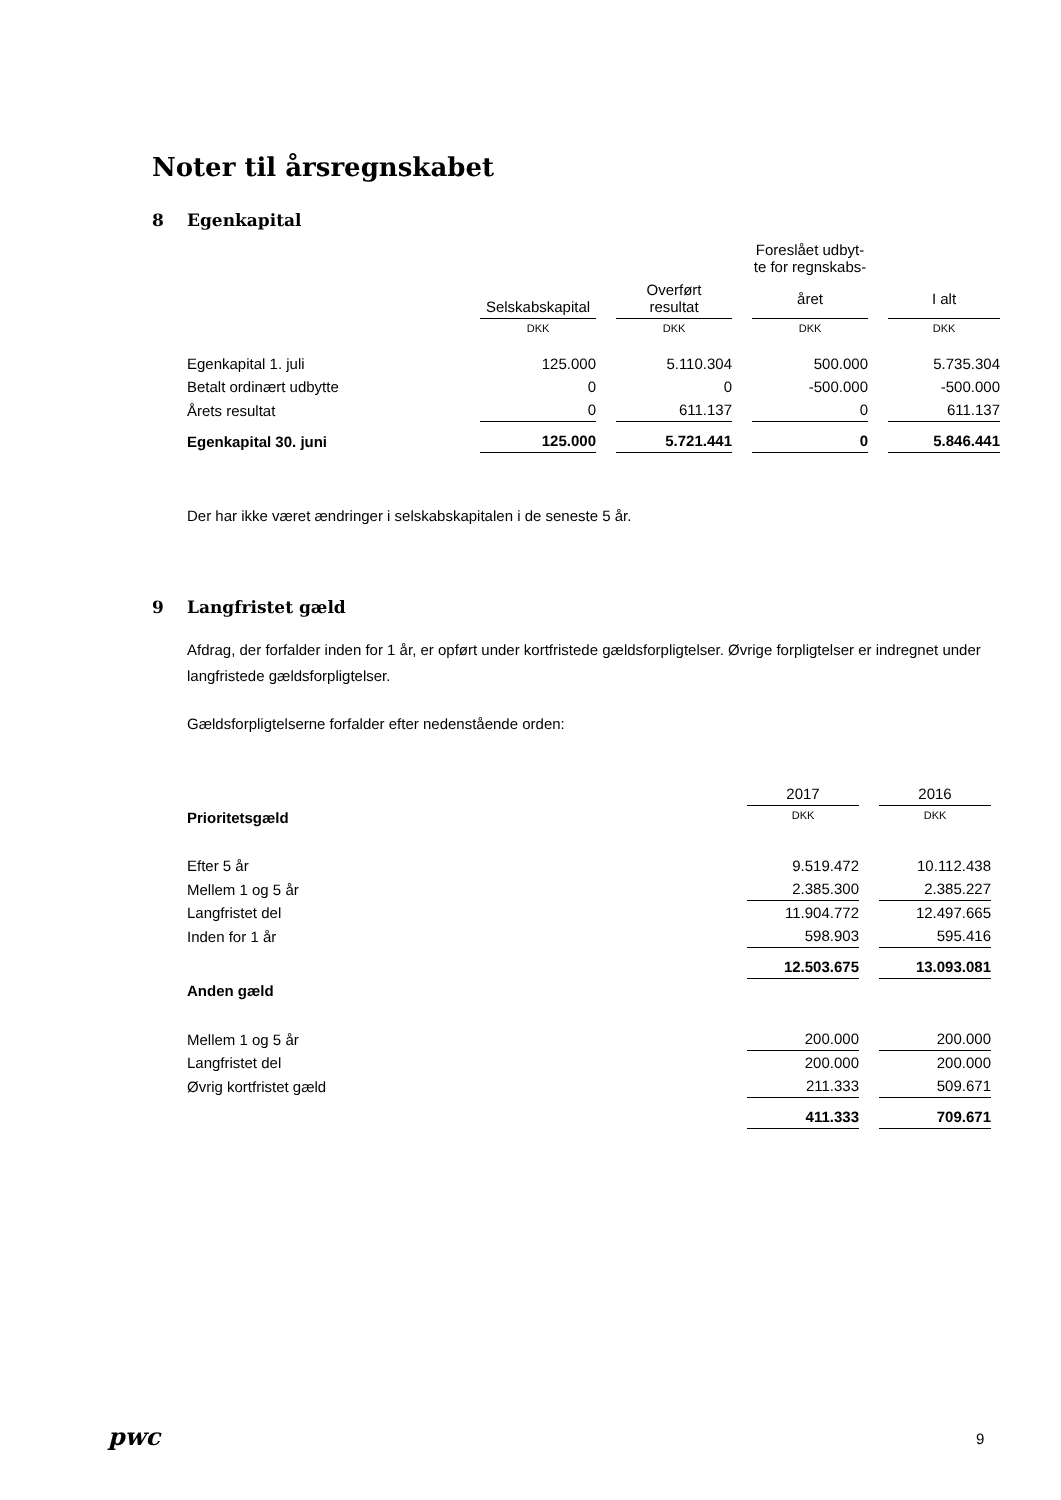Noter til årsregnskabet
8 Egenkapital
| | | | | | Foreslået udbyt- te for regnskabs- | | |
| --- | --- | --- | --- | --- | --- | --- | --- |
| | Selskabskapital | | Overført resultat | | året | | I alt |
| | DKK | | DKK | | DKK | | DKK |
| Egenkapital 1. juli | 125.000 | | 5.110.304 | | 500.000 | | 5.735.304 |
| Betalt ordinært udbytte | 0 | | 0 | | -500.000 | | -500.000 |
| Årets resultat | 0 | | 611.137 | | 0 | | 611.137 |
| Egenkapital 30. juni | 125.000 | | 5.721.441 | | 0 | | 5.846.441 |
Der har ikke været ændringer i selskabskapitalen i de seneste 5 år.
9 Langfristet gæld
Afdrag, der forfalder inden for 1 år, er opført under kortfristede gældsforpligtelser. Øvrige forpligtelser er indregnet under langfristede gældsforpligtelser.
Gældsforpligtelserne forfalder efter nedenstående orden:
| | 2017 | | 2016 |
| --- | --- | --- | --- |
| Prioritetsgæld | DKK | | DKK |
| Efter 5 år | 9.519.472 | | 10.112.438 |
| Mellem 1 og 5 år | 2.385.300 | | 2.385.227 |
| Langfristet del | 11.904.772 | | 12.497.665 |
| Inden for 1 år | 598.903 | | 595.416 |
| | 12.503.675 | | 13.093.081 |
| Anden gæld | | | |
| Mellem 1 og 5 år | 200.000 | | 200.000 |
| Langfristet del | 200.000 | | 200.000 |
| Øvrig kortfristet gæld | 211.333 | | 509.671 |
| | 411.333 | | 709.671 |
pwc 9